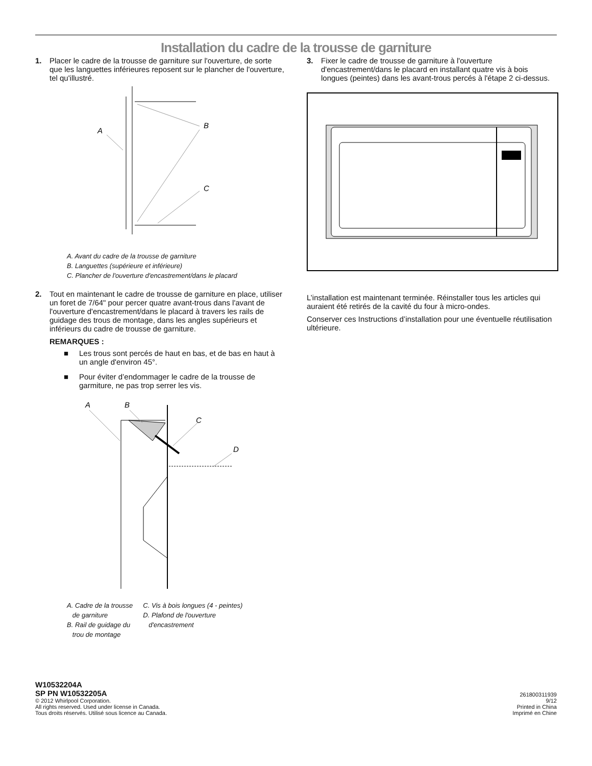Installation du cadre de la trousse de garniture
1. Placer le cadre de la trousse de garniture sur l'ouverture, de sorte que les languettes inférieures reposent sur le plancher de l'ouverture, tel qu'illustré.
A
B
C
A. Avant du cadre de la trousse de garniture
B. Languettes (supérieure et inférieure)
C. Plancher de l'ouverture d'encastrement/dans le placard
2. Tout en maintenant le cadre de trousse de garniture en place, utiliser un foret de 7/64" pour percer quatre avant-trous dans l'avant de l'ouverture d'encastrement/dans le placard à travers les rails de guidage des trous de montage, dans les angles supérieurs et inférieurs du cadre de trousse de garniture.
REMARQUES :
■ Les trous sont percés de haut en bas, et de bas en haut à un angle d'environ 45°.
■ Pour éviter d’endommager le cadre de la trousse de garmiture, ne pas trop serrer les vis.
A
B
C
D
A. Cadre de la trousse
de garniture
B. Rail de guidage du
trou de montage
C. Vis à bois longues (4 - peintes)
D. Plafond de l'ouverture
d'encastrement
3. Fixer le cadre de trousse de garniture à l'ouverture d'encastrement/dans le placard en installant quatre vis à bois longues (peintes) dans les avant-trous percés à l'étape 2 ci-dessus.
L’installation est maintenant terminée. Réinstaller tous les articles qui auraient été retirés de la cavité du four à micro-ondes.
Conserver ces Instructions d’installation pour une éventuelle réutilisation ultérieure.
W10532204A
SP PN W10532205A
© 2012 Whirlpool Corporation.
All rights reserved. Used under license in Canada.
Tous droits réservés. Utilisé sous licence au Canada.
261800311939
9/12
Printed in China
Imprimé en Chine